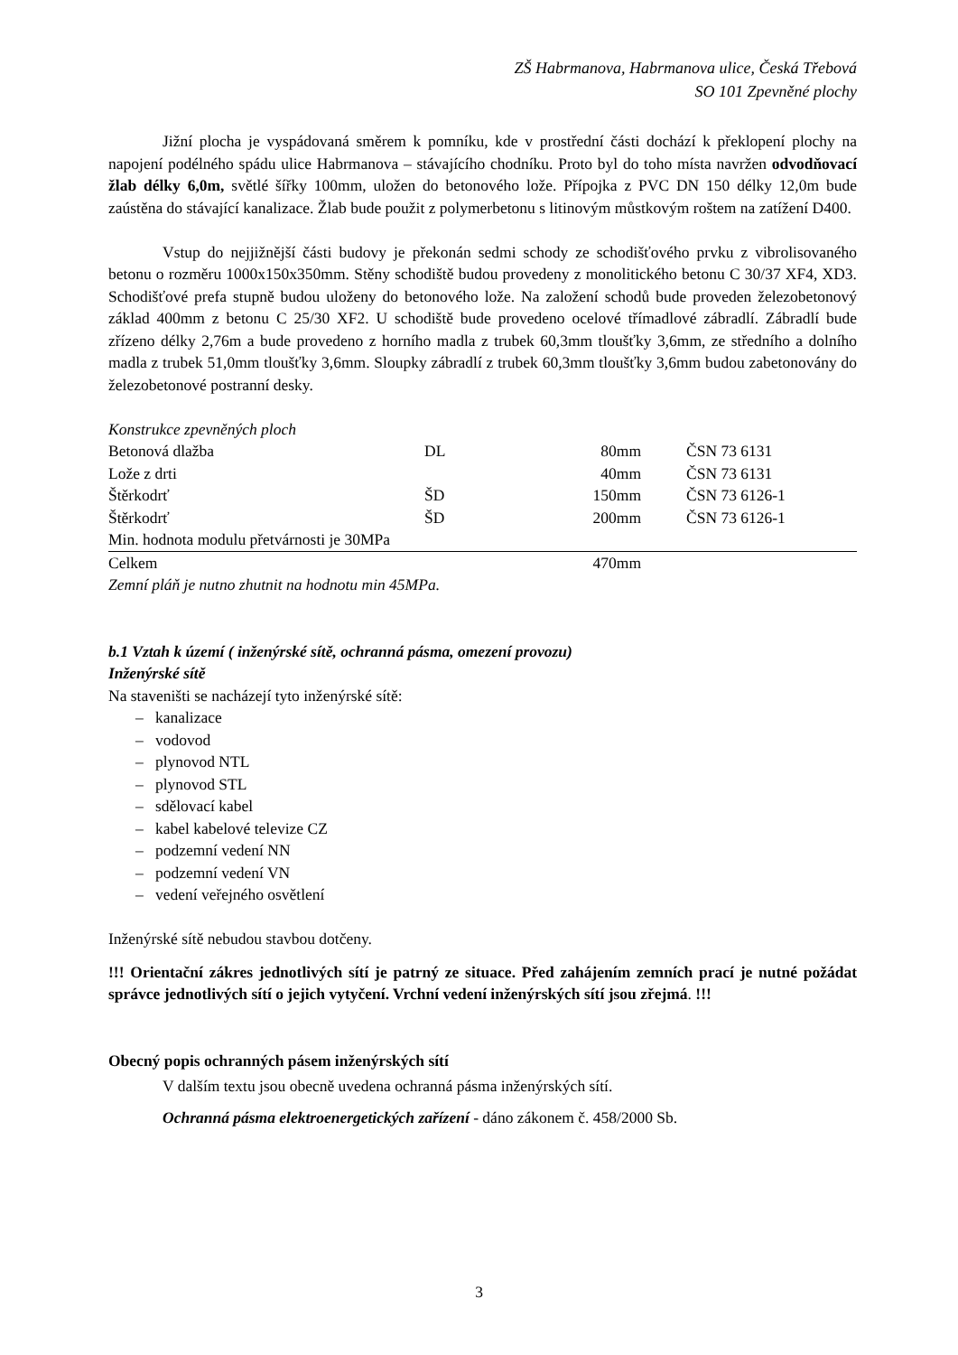ZŠ Habrmanova, Habrmanova ulice, Česká Třebová
SO 101 Zpevněné plochy
Jižní plocha je vyspádovaná směrem k pomníku, kde v prostřední části dochází k překlopení plochy na napojení podélného spádu ulice Habrmanova – stávajícího chodníku. Proto byl do toho místa navržen odvodňovací žlab délky 6,0m, světlé šířky 100mm, uložen do betonového lože. Přípojka z PVC DN 150 délky 12,0m bude zaústěna do stávající kanalizace. Žlab bude použit z polymerbetonu s litinovým můstkovým roštem na zatížení D400.
Vstup do nejjižnější části budovy je překonán sedmi schody ze schodišťového prvku z vibrolisovaného betonu o rozměru 1000x150x350mm. Stěny schodiště budou provedeny z monolitického betonu C 30/37 XF4, XD3. Schodišťové prefa stupně budou uloženy do betonového lože. Na založení schodů bude proveden železobetonový základ 400mm z betonu C 25/30 XF2. U schodiště bude provedeno ocelové třímadlové zábradlí. Zábradlí bude zřízeno délky 2,76m a bude provedeno z horního madla z trubek 60,3mm tloušťky 3,6mm, ze středního a dolního madla z trubek 51,0mm tloušťky 3,6mm. Sloupky zábradlí z trubek 60,3mm tloušťky 3,6mm budou zabetonovány do železobetonové postranní desky.
| Konstrukce zpevněných ploch | | | |
| Betonová dlažba | DL | 80mm | ČSN 73 6131 |
| Lože z drti | | 40mm | ČSN 73 6131 |
| Štěrkodrť | ŠD | 150mm | ČSN 73 6126-1 |
| Štěrkodrť | ŠD | 200mm | ČSN 73 6126-1 |
| Min. hodnota modulu přetvárnosti je 30MPa | | | |
| Celkem | | 470mm | |
| Zemní pláň je nutno zhutnit na hodnotu min 45MPa. | | | |
b.1 Vztah k území ( inženýrské sítě, ochranná pásma, omezení provozu)
Inženýrské sítě
Na staveništi se nacházejí tyto inženýrské sítě:
– kanalizace
– vodovod
– plynovod NTL
– plynovod STL
– sdělovací kabel
– kabel kabelové televize CZ
– podzemní vedení NN
– podzemní vedení VN
– vedení veřejného osvětlení
Inženýrské sítě nebudou stavbou dotčeny.
!!! Orientační zákres jednotlivých sítí je patrný ze situace. Před zahájením zemních prací je nutné požádat správce jednotlivých sítí o jejich vytyčení. Vrchní vedení inženýrských sítí jsou zřejmá. !!!
Obecný popis ochranných pásem inženýrských sítí
V dalším textu jsou obecně uvedena ochranná pásma inženýrských sítí.
Ochranná pásma elektroenergetických zařízení - dáno zákonem č. 458/2000 Sb.
3